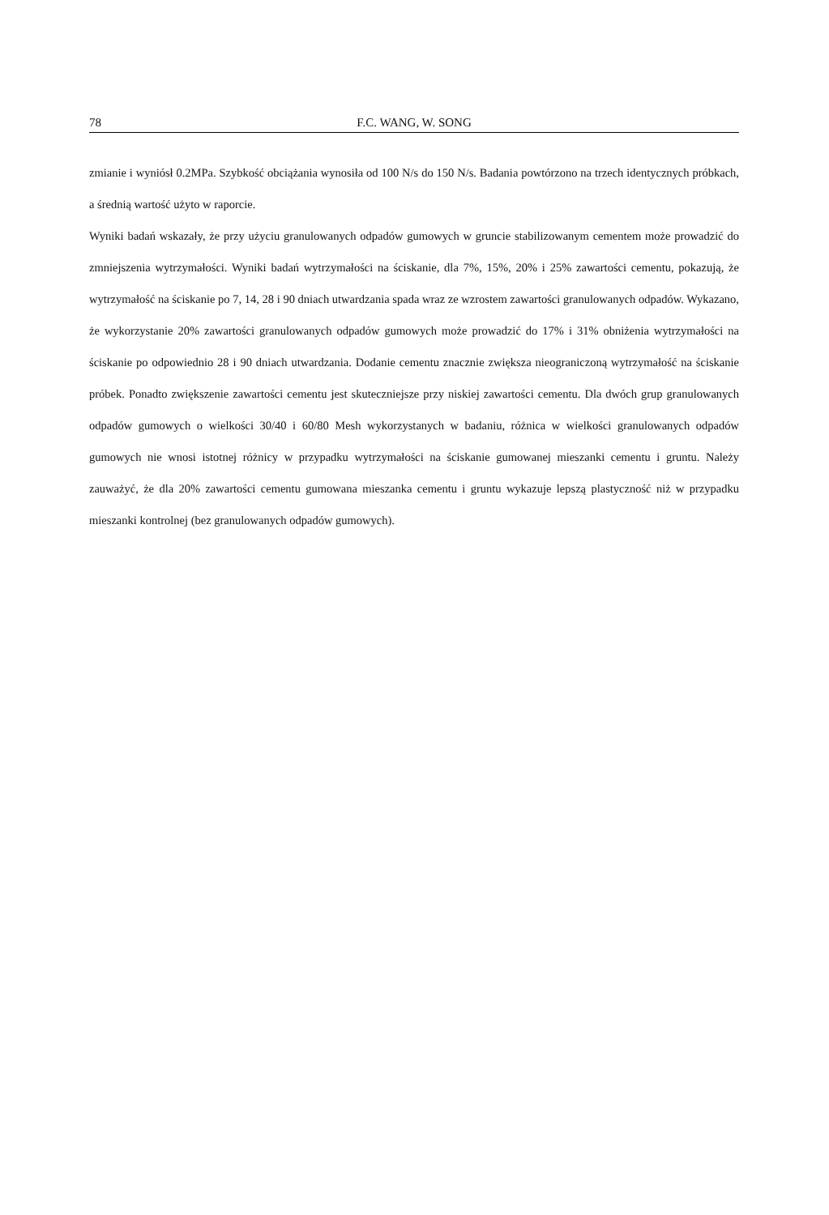78 F.C. WANG, W. SONG
zmianie i wyniósł 0.2MPa. Szybkość obciążania wynosiła od 100 N/s do 150 N/s. Badania powtórzono na trzech identycznych próbkach, a średnią wartość użyto w raporcie.
Wyniki badań wskazały, że przy użyciu granulowanych odpadów gumowych w gruncie stabilizowanym cementem może prowadzić do zmniejszenia wytrzymałości. Wyniki badań wytrzymałości na ściskanie, dla 7%, 15%, 20% i 25% zawartości cementu, pokazują, że wytrzymałość na ściskanie po 7, 14, 28 i 90 dniach utwardzania spada wraz ze wzrostem zawartości granulowanych odpadów. Wykazano, że wykorzystanie 20% zawartości granulowanych odpadów gumowych może prowadzić do 17% i 31% obniżenia wytrzymałości na ściskanie po odpowiednio 28 i 90 dniach utwardzania. Dodanie cementu znacznie zwiększa nieograniczoną wytrzymałość na ściskanie próbek. Ponadto zwiększenie zawartości cementu jest skuteczniejsze przy niskiej zawartości cementu. Dla dwóch grup granulowanych odpadów gumowych o wielkości 30/40 i 60/80 Mesh wykorzystanych w badaniu, różnica w wielkości granulowanych odpadów gumowych nie wnosi istotnej różnicy w przypadku wytrzymałości na ściskanie gumowanej mieszanki cementu i gruntu. Należy zauważyć, że dla 20% zawartości cementu gumowana mieszanka cementu i gruntu wykazuje lepszą plastyczność niż w przypadku mieszanki kontrolnej (bez granulowanych odpadów gumowych).